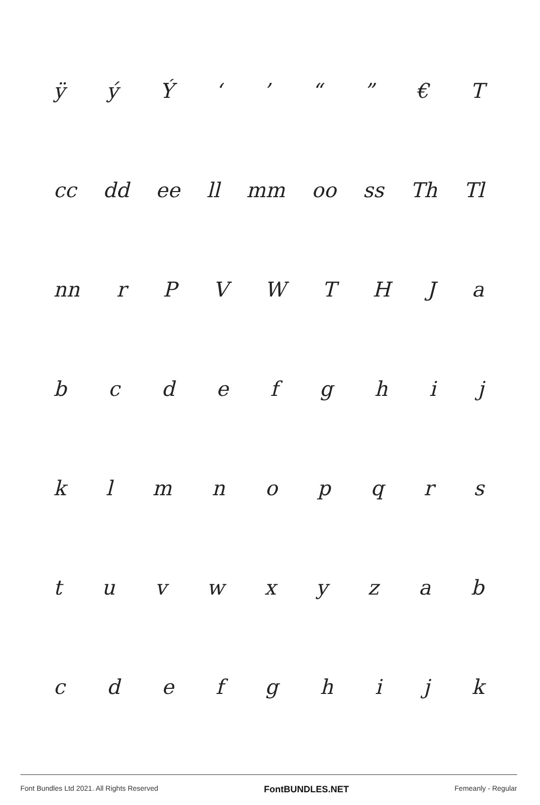ÿýÝ ‘’ “” € T
cc dd ee ll mm oo ss Th Tl
nn rPVWTHJa
bcdefghij
klmnopqrs
tuvwxyzab
cdefghijk
Font Bundles Ltd 2021. All Rights Reserved FontBUNDLES.NET Femeanly - Regular